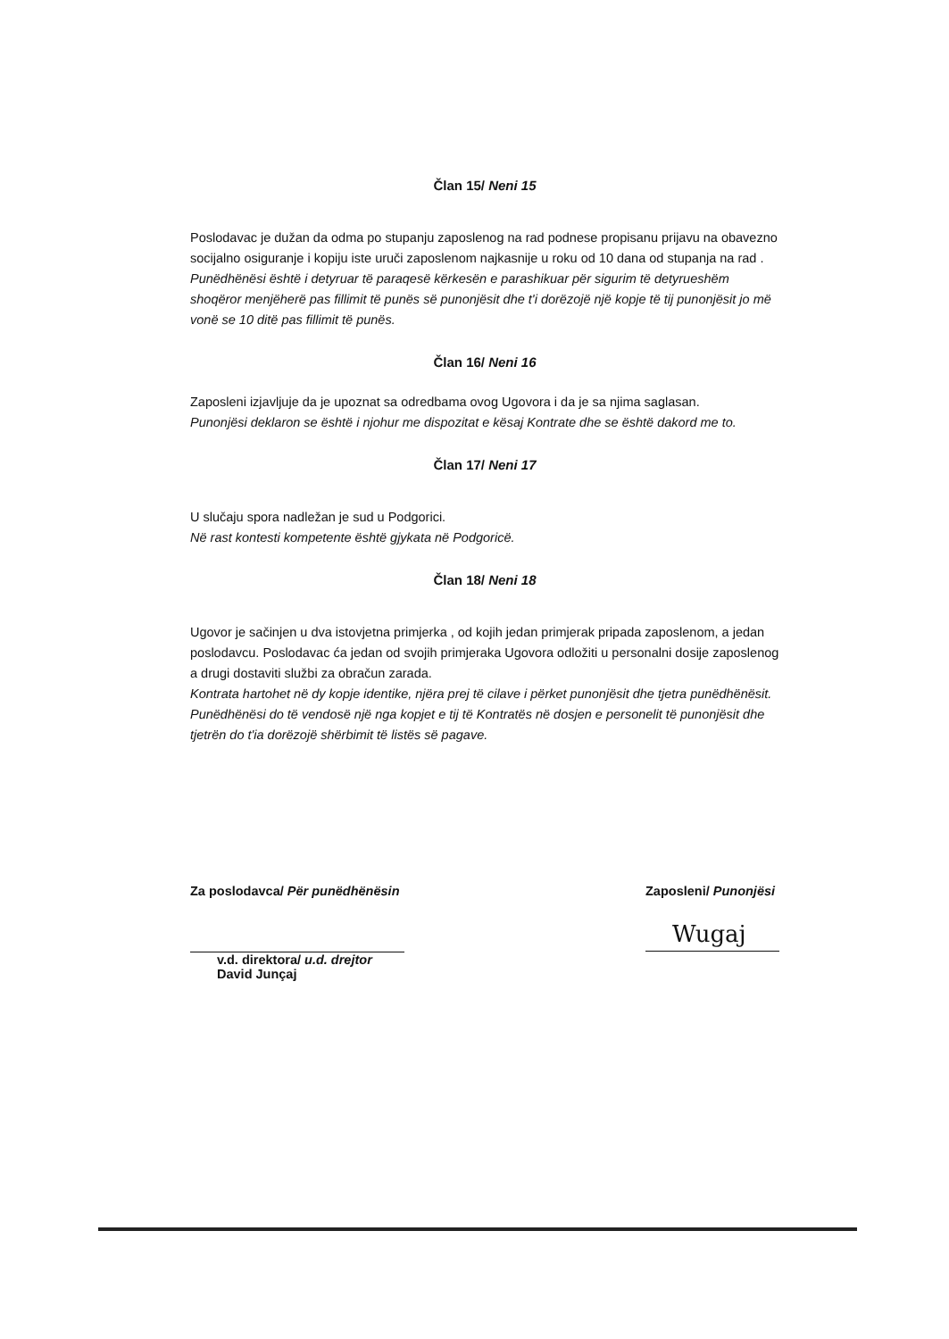Član 15/ Neni 15
Poslodavac je dužan da odma po stupanju zaposlenog na rad podnese propisanu prijavu na obavezno socijalno osiguranje i kopiju iste uruči zaposlenom najkasnije u roku od 10 dana od stupanja na rad .
Punëdhënësi është i detyruar të paraqesë kërkesën e parashikuar për sigurim të detyrueshëm shoqëror menjëherë pas fillimit të punës së punonjësit dhe t'i dorëzojë një kopje të tij punonjësit jo më vonë se 10 ditë pas fillimit të punës.
Član 16/ Neni 16
Zaposleni izjavljuje da je upoznat sa odredbama ovog Ugovora i da je sa njima saglasan.
Punonjësi deklaron se është i njohur me dispozitat e kësaj Kontrate dhe se është dakord me to.
Član 17/ Neni 17
U slučaju spora nadležan je sud u Podgorici.
Në rast kontesti kompetente është gjykata në Podgoricë.
Član 18/ Neni 18
Ugovor je sačinjen u dva istovjetna primjerka , od kojih jedan primjerak pripada zaposlenom, a jedan poslodavcu. Poslodavac ća jedan od svojih primjeraka Ugovora odložiti u personalni dosije zaposlenog a drugi dostaviti službi za obračun zarada.
Kontrata hartohet në dy kopje identike, njëra prej të cilave i përket punonjësit dhe tjetra punëdhënësit. Punëdhënësi do të vendosë një nga kopjet e tij të Kontratës në dosjen e personelit të punonjësit dhe tjetrën do t'ia dorëzojë shërbimit të listës së pagave.
Za poslodavca/ Për punëdhënësin
v.d. direktora/ u.d. drejtor
David Junçaj
Zaposleni/ Punonjësi
Wugaj